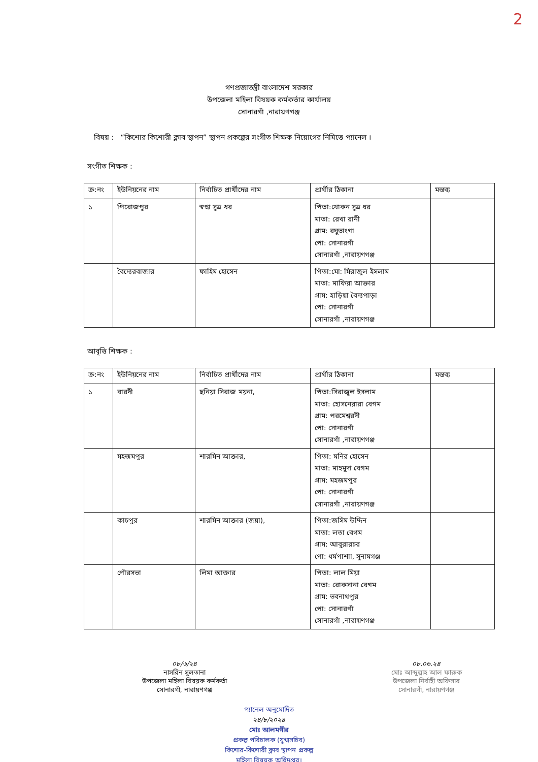2
গণপ্রজাতন্ত্রী বাংলাদেশ সরকার
উপজেলা মহিলা বিষয়ক কর্মকর্তার কার্যালয়
সোনারগাঁ ,নারায়ণগঞ্জ
বিষয় : “কিশোর কিশোরী ক্লাব স্থাপন” স্থাপন প্রকল্পের সংগীত শিক্ষক নিয়োগের নিমিত্তে প্যানেল ।
সংগীত শিক্ষক :
| ক্র:নং | ইউনিয়নের নাম | নির্বাচিত প্রার্থীদের নাম | প্রার্থীর ঠিকানা | মন্তব্য |
| --- | --- | --- | --- | --- |
| ১ | পিরোজপুর | স্বপ্না সুত্র ধর | পিতা:খোকন সুত্র ধর মাতা: রেখা রানী গ্রাম: রঘুভাংগা পো: সোনারগাঁ সোনারগাঁ ,নারায়ণগঞ্জ | |
| | বৈদ্যেরবাজার | ফাহিম হোসেন | পিতা:মো: মিরাজুল ইসলাম মাতা: মাফিয়া আক্তার গ্রাম: হাড়িয়া বৈদ্যপাড়া পো: সোনারগাঁ সোনারগাঁ ,নারায়ণগঞ্জ | |
আবৃত্তি শিক্ষক :
| ক্র:নং | ইউনিয়নের নাম | নির্বাচিত প্রার্থীদের নাম | প্রার্থীর ঠিকানা | মন্তব্য |
| --- | --- | --- | --- | --- |
| ১ | বারদী | ছনিয়া সিরাজ ময়না, | পিতা:সিরাজুল ইসলাম মাতা: হোসনেয়ারা বেগম গ্রাম: পরমেশ্বরদী পো: সোনারগাঁ সোনারগাঁ ,নারায়ণগঞ্জ | |
| | মহজমপুর | শারমিন আক্তার, | পিতা: মনির হোসেন মাতা: মাহমুদা বেগম গ্রাম: মহজমপুর পো: সোনারগাঁ সোনারগাঁ ,নারায়ণগঞ্জ | |
| | কাচপুর | শারমিন আক্তার (জয়া), | পিতা:জসিম উদ্দিন মাতা: লতা বেগম গ্রাম: আবুরারচর পো: ধর্মপাশাা, সুনামগঞ্জ | |
| | পৌরসভা | লিমা আক্তার | পিতা: লাল মিয়া মাতা: রোকসানা বেগম গ্রাম: ভবনাথপুর পো: সোনারগাঁ সোনারগাঁ ,নারায়ণগঞ্জ | |
০৮/৬/২৪
নাসরিন সুলতানা
উপজেলা মহিলা বিষয়ক কর্মকর্তা
সোনারগাঁ, নারায়ণগঞ্জ
০৮.০৬.২৪
মোঃ আব্দুল্লাহ আল ফারুক
উপজেলা নির্বাহী অফিসার
সোনারগাঁ, নারায়ণগঞ্জ
প্যানেল অনুমোদিত
২৪/৮/২০২৪
মোঃ আলমগীর
প্রকল্প পরিচালক (যুগ্মসচিব)
কিশোর-কিশোরী ক্লাব স্থাপন প্রকল্প
মহিলা বিষয়ক অধিদপ্তর।